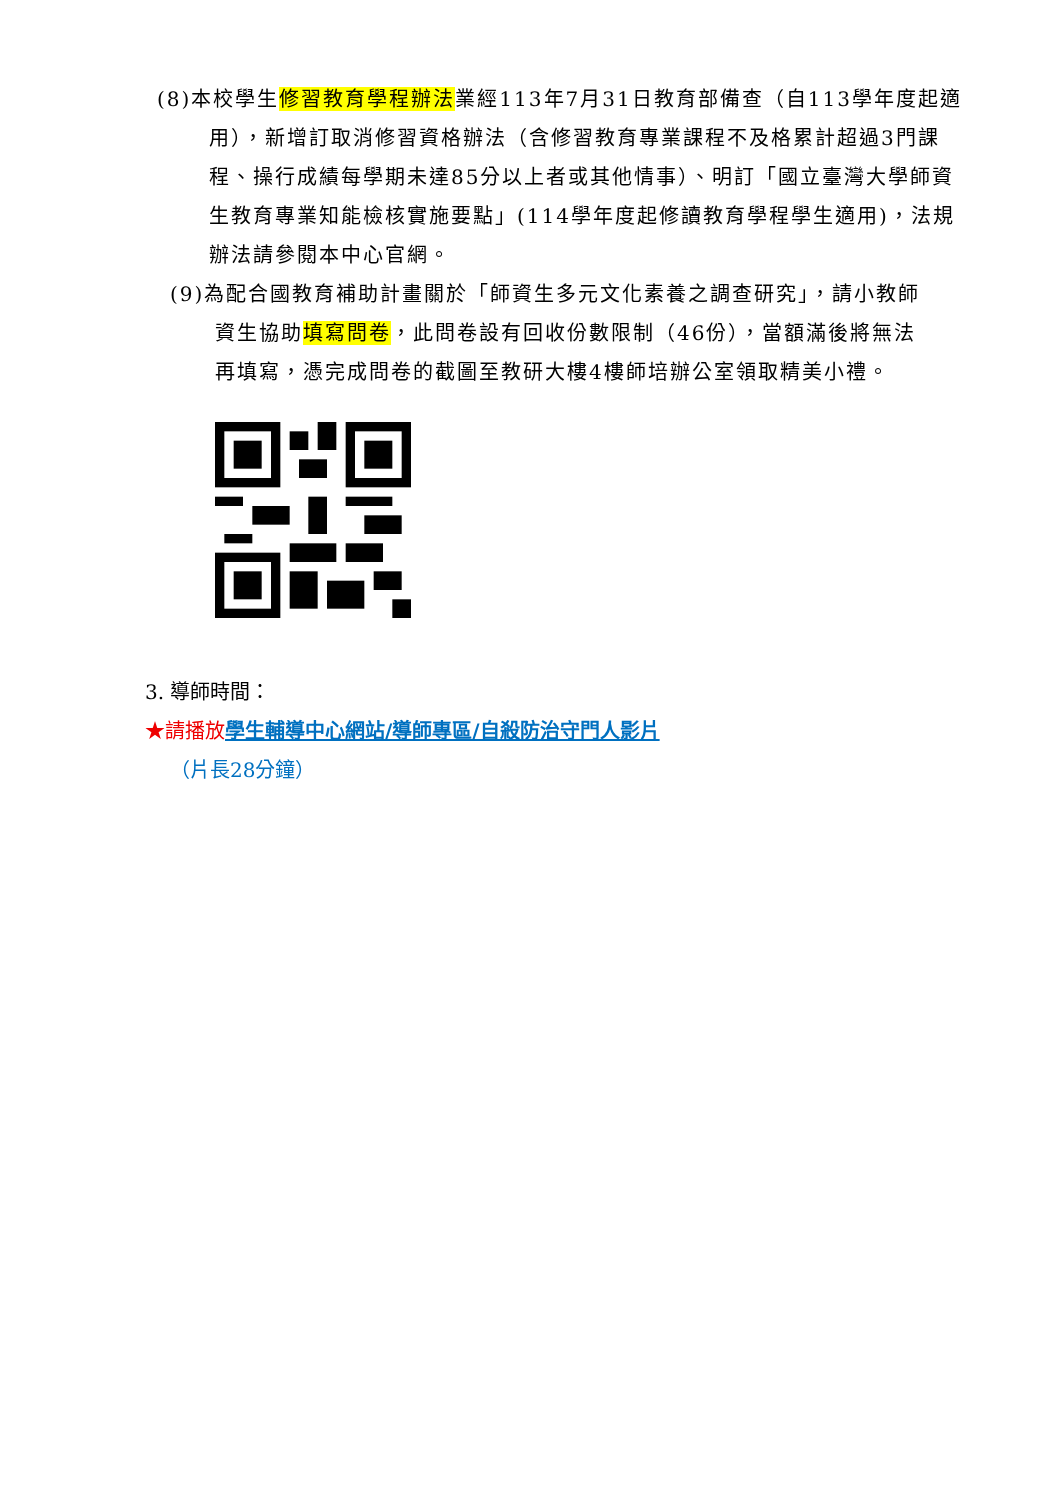(8)本校學生修習教育學程辦法業經113年7月31日教育部備查（自113學年度起適用），新增訂取消修習資格辦法（含修習教育專業課程不及格累計超過3門課程、操行成績每學期未達85分以上者或其他情事）、明訂「國立臺灣大學師資生教育專業知能檢核實施要點」(114學年度起修讀教育學程學生適用)，法規辦法請參閱本中心官網。
(9)為配合國教育補助計畫關於「師資生多元文化素養之調查研究」，請小教師資生協助填寫問卷，此問卷設有回收份數限制（46份），當額滿後將無法再填寫，憑完成問卷的截圖至教研大樓4樓師培辦公室領取精美小禮。
3. 導師時間：
★請播放 學生輔導中心網站/導師專區/自殺防治守門人影片
（片長28分鐘）